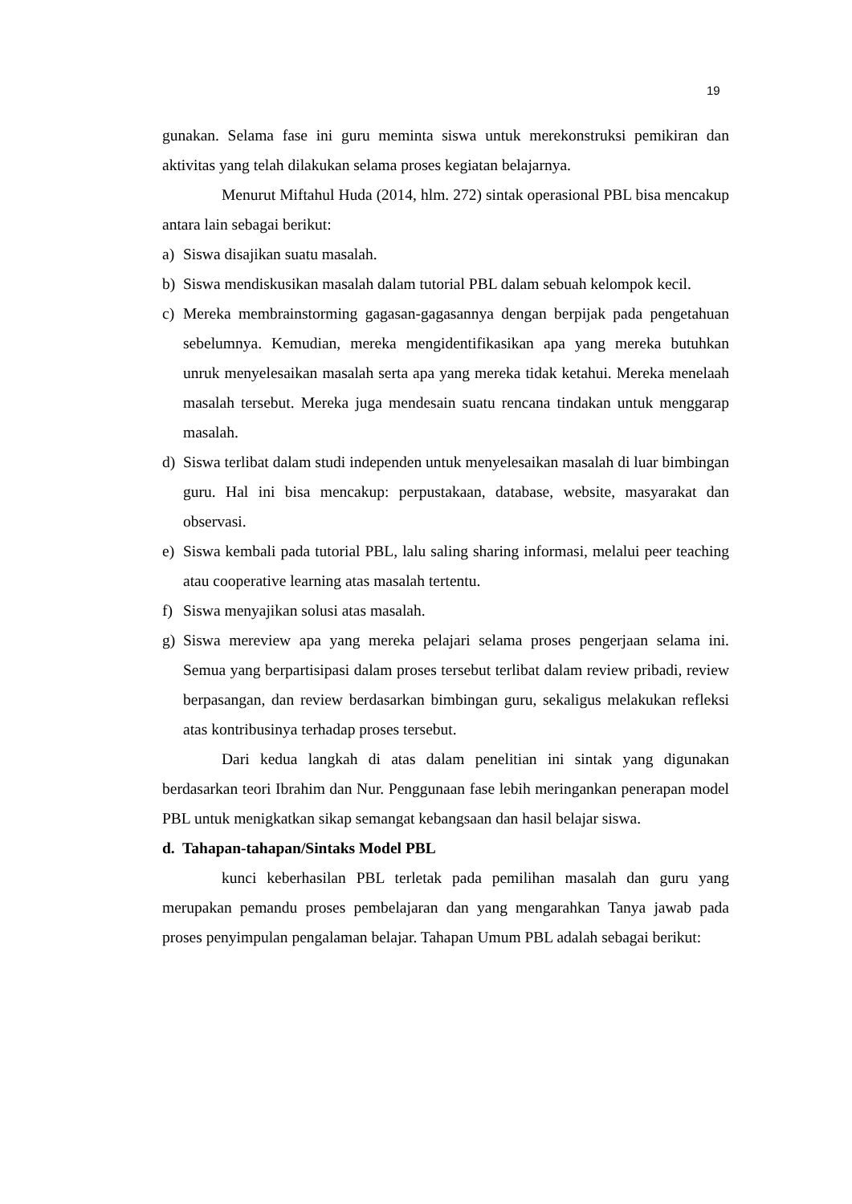19
gunakan. Selama fase ini guru meminta siswa untuk merekonstruksi pemikiran dan aktivitas yang telah dilakukan selama proses kegiatan belajarnya.
Menurut Miftahul Huda (2014, hlm. 272) sintak operasional PBL bisa mencakup antara lain sebagai berikut:
a) Siswa disajikan suatu masalah.
b) Siswa mendiskusikan masalah dalam tutorial PBL dalam sebuah kelompok kecil.
c) Mereka membrainstorming gagasan-gagasannya dengan berpijak pada pengetahuan sebelumnya. Kemudian, mereka mengidentifikasikan apa yang mereka butuhkan unruk menyelesaikan masalah serta apa yang mereka tidak ketahui. Mereka menelaah masalah tersebut. Mereka juga mendesain suatu rencana tindakan untuk menggarap masalah.
d) Siswa terlibat dalam studi independen untuk menyelesaikan masalah di luar bimbingan guru. Hal ini bisa mencakup: perpustakaan, database, website, masyarakat dan observasi.
e) Siswa kembali pada tutorial PBL, lalu saling sharing informasi, melalui peer teaching atau cooperative learning atas masalah tertentu.
f) Siswa menyajikan solusi atas masalah.
g) Siswa mereview apa yang mereka pelajari selama proses pengerjaan selama ini. Semua yang berpartisipasi dalam proses tersebut terlibat dalam review pribadi, review berpasangan, dan review berdasarkan bimbingan guru, sekaligus melakukan refleksi atas kontribusinya terhadap proses tersebut.
Dari kedua langkah di atas dalam penelitian ini sintak yang digunakan berdasarkan teori Ibrahim dan Nur. Penggunaan fase lebih meringankan penerapan model PBL untuk menigkatkan sikap semangat kebangsaan dan hasil belajar siswa.
d. Tahapan-tahapan/Sintaks Model PBL
kunci keberhasilan PBL terletak pada pemilihan masalah dan guru yang merupakan pemandu proses pembelajaran dan yang mengarahkan Tanya jawab pada proses penyimpulan pengalaman belajar. Tahapan Umum PBL adalah sebagai berikut: